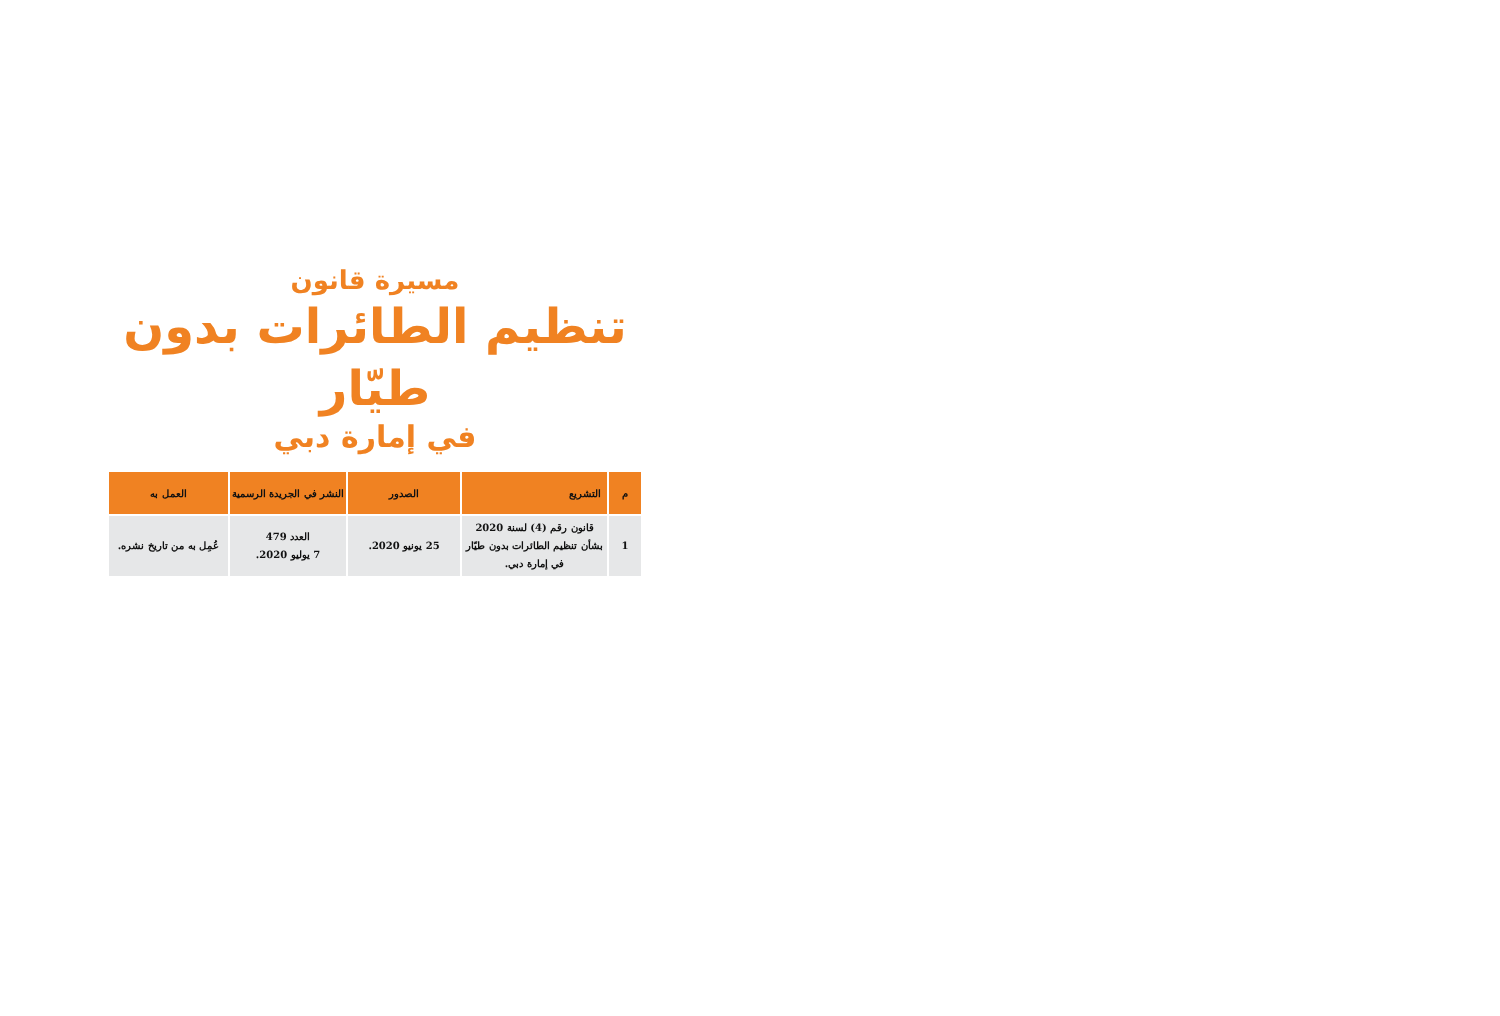مسيرة قانون
تنظيم الطائرات بدون طيّار
في إمارة دبي
| م | التشريع | الصدور | النشر في الجريدة الرسمية | العمل به |
| --- | --- | --- | --- | --- |
| 1 | قانون رقم (4) لسنة 2020 بشأن تنظيم الطائرات بدون طيّار في إمارة دبي. | 25 يونيو 2020. | العدد 479 7 يوليو 2020. | عُمِل به من تاريخ نشره. |